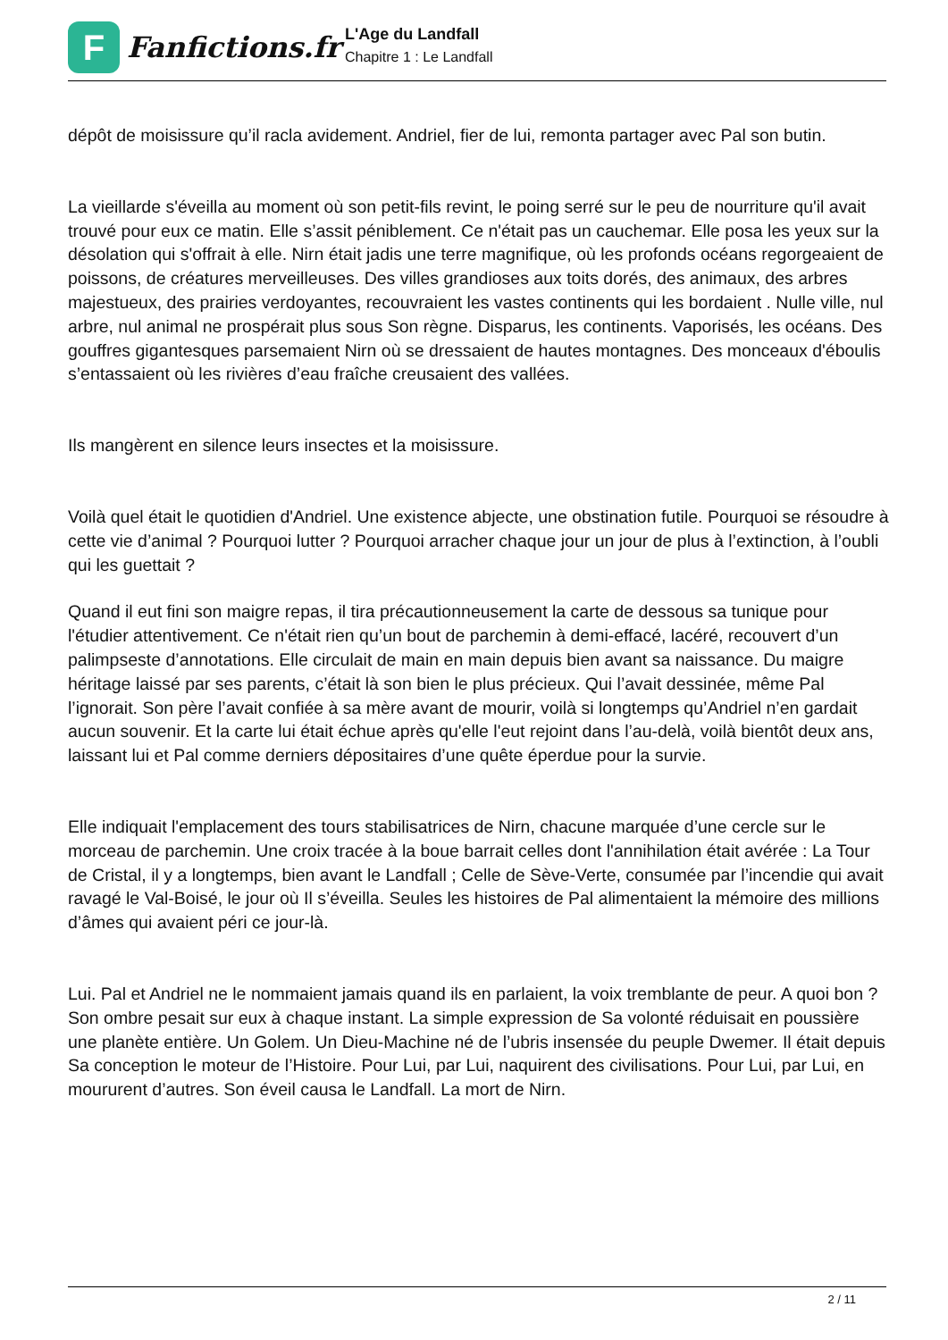F
Fanfictions.fr
L'Age du Landfall
Chapitre 1 : Le Landfall
dépôt de moisissure qu’il racla avidement. Andriel, fier de lui, remonta partager avec Pal son butin.
La vieillarde s'éveilla au moment où son petit-fils revint, le poing serré sur le peu de nourriture qu'il avait trouvé pour eux ce matin. Elle s’assit péniblement. Ce n'était pas un cauchemar. Elle posa les yeux sur la désolation qui s'offrait à elle. Nirn était jadis une terre magnifique, où les profonds océans regorgeaient de poissons, de créatures merveilleuses. Des villes grandioses aux toits dorés, des animaux, des arbres majestueux, des prairies verdoyantes, recouvraient les vastes continents qui les bordaient . Nulle ville, nul arbre, nul animal ne prospérait plus sous Son règne. Disparus, les continents. Vaporisés, les océans. Des gouffres gigantesques parsemaient Nirn où se dressaient de hautes montagnes. Des monceaux d'éboulis s’entassaient où les rivières d’eau fraîche creusaient des vallées.
Ils mangèrent en silence leurs insectes et la moisissure.
Voilà quel était le quotidien d'Andriel. Une existence abjecte, une obstination futile. Pourquoi se résoudre à cette vie d’animal ? Pourquoi lutter ? Pourquoi arracher chaque jour un jour de plus à l’extinction, à l’oubli qui les guettait ?
Quand il eut fini son maigre repas, il tira précautionneusement la carte de dessous sa tunique pour l'étudier attentivement. Ce n'était rien qu’un bout de parchemin à demi-effacé, lacéré, recouvert d’un palimpseste d’annotations. Elle circulait de main en main depuis bien avant sa naissance. Du maigre héritage laissé par ses parents, c’était là son bien le plus précieux. Qui l’avait dessinée, même Pal l’ignorait. Son père l’avait confiée à sa mère avant de mourir, voilà si longtemps qu’Andriel n’en gardait aucun souvenir. Et la carte lui était échue après qu'elle l'eut rejoint dans l’au-delà, voilà bientôt deux ans, laissant lui et Pal comme derniers dépositaires d’une quête éperdue pour la survie.
Elle indiquait l'emplacement des tours stabilisatrices de Nirn, chacune marquée d’une cercle sur le morceau de parchemin. Une croix tracée à la boue barrait celles dont l'annihilation était avérée : La Tour de Cristal, il y a longtemps, bien avant le Landfall ; Celle de Sève-Verte, consumée par l’incendie qui avait ravagé le Val-Boisé, le jour où Il s’éveilla. Seules les histoires de Pal alimentaient la mémoire des millions d’âmes qui avaient péri ce jour-là.
Lui. Pal et Andriel ne le nommaient jamais quand ils en parlaient, la voix tremblante de peur. A quoi bon ? Son ombre pesait sur eux à chaque instant. La simple expression de Sa volonté réduisait en poussière une planète entière. Un Golem. Un Dieu-Machine né de l’ubris insensée du peuple Dwemer. Il était depuis Sa conception le moteur de l’Histoire. Pour Lui, par Lui, naquirent des civilisations. Pour Lui, par Lui, en moururent d’autres. Son éveil causa le Landfall. La mort de Nirn.
2 / 11